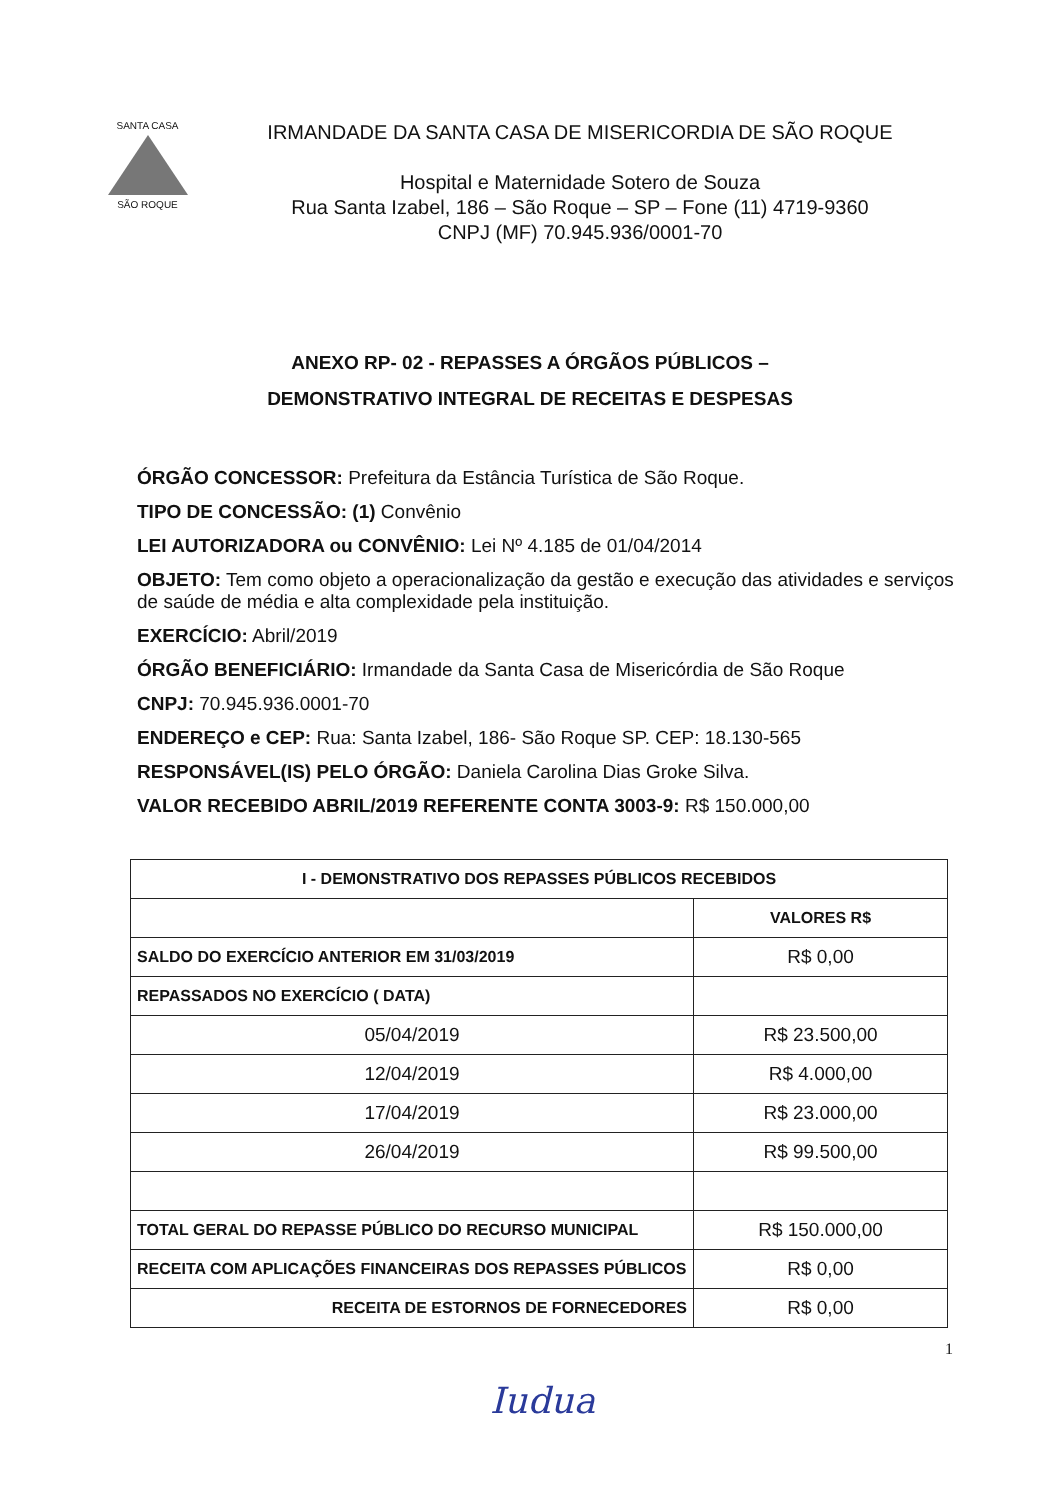SANTA CASA
SÃO ROQUE
IRMANDADE DA SANTA CASA DE MISERICORDIA DE SÃO ROQUE
Hospital e Maternidade Sotero de Souza
Rua Santa Izabel, 186 – São Roque – SP – Fone (11) 4719-9360
CNPJ (MF) 70.945.936/0001-70
ANEXO RP- 02 - REPASSES A ÓRGÃOS PÚBLICOS –
DEMONSTRATIVO INTEGRAL DE RECEITAS E DESPESAS
ÓRGÃO CONCESSOR: Prefeitura da Estância Turística de São Roque.
TIPO DE CONCESSÃO: (1) Convênio
LEI AUTORIZADORA ou CONVÊNIO: Lei Nº 4.185 de 01/04/2014
OBJETO: Tem como objeto a operacionalização da gestão e execução das atividades e serviços de saúde de média e alta complexidade pela instituição.
EXERCÍCIO: Abril/2019
ÓRGÃO BENEFICIÁRIO: Irmandade da Santa Casa de Misericórdia de São Roque
CNPJ: 70.945.936.0001-70
ENDEREÇO e CEP: Rua: Santa Izabel, 186- São Roque SP. CEP: 18.130-565
RESPONSÁVEL(IS) PELO ÓRGÃO: Daniela Carolina Dias Groke Silva.
VALOR RECEBIDO ABRIL/2019 REFERENTE CONTA 3003-9: R$ 150.000,00
| I - DEMONSTRATIVO DOS REPASSES PÚBLICOS RECEBIDOS | |
| --- | --- |
| | VALORES R$ |
| SALDO DO EXERCÍCIO ANTERIOR EM 31/03/2019 | R$ 0,00 |
| REPASSADOS NO EXERCÍCIO ( DATA) | |
| 05/04/2019 | R$ 23.500,00 |
| 12/04/2019 | R$ 4.000,00 |
| 17/04/2019 | R$ 23.000,00 |
| 26/04/2019 | R$ 99.500,00 |
| TOTAL GERAL DO REPASSE PÚBLICO DO RECURSO MUNICIPAL | R$ 150.000,00 |
| RECEITA COM APLICAÇÕES FINANCEIRAS DOS REPASSES PÚBLICOS | R$ 0,00 |
| RECEITA DE ESTORNOS DE FORNECEDORES | R$ 0,00 |
1
Iudua